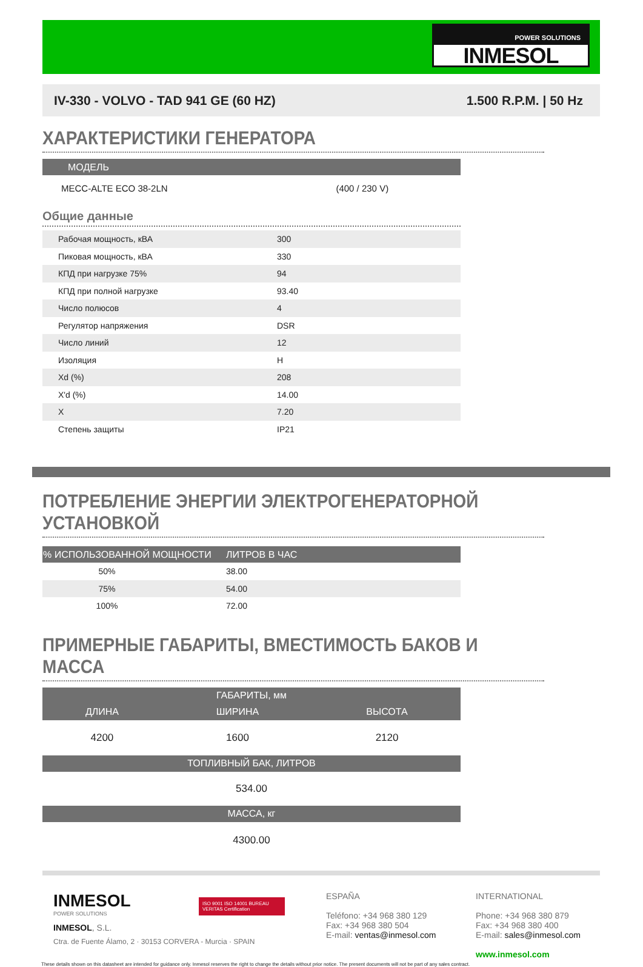POWER SOLUTIONS
INMESOL
IV-330 - VOLVO - TAD 941 GE (60 HZ) 1.500 R.P.M. | 50 Hz
ХАРАКТЕРИСТИКИ ГЕНЕРАТОРА
| МОДЕЛЬ | |
| --- | --- |
| MECC-ALTE ECO 38-2LN | (400 / 230 V) |
Общие данные
| Рабочая мощность, кВА | 300 |
| Пиковая мощность, кВА | 330 |
| КПД при нагрузке 75% | 94 |
| КПД при полной нагрузке | 93.40 |
| Число полюсов | 4 |
| Регулятор напряжения | DSR |
| Число линий | 12 |
| Изоляция | H |
| Xd (%) | 208 |
| X'd (%) | 14.00 |
| X | 7.20 |
| Степень защиты | IP21 |
ПОТРЕБЛЕНИЕ ЭНЕРГИИ ЭЛЕКТРОГЕНЕРАТОРНОЙ УСТАНОВКОЙ
| % ИСПОЛЬЗОВАННОЙ МОЩНОСТИ | ЛИТРОВ В ЧАС |
| --- | --- |
| 50% | 38.00 |
| 75% | 54.00 |
| 100% | 72.00 |
ПРИМЕРНЫЕ ГАБАРИТЫ, ВМЕСТИМОСТЬ БАКОВ И МАССА
| ГАБАРИТЫ, мм | | |
| --- | --- | --- |
| ДЛИНА | ШИРИНА | ВЫСОТА |
| 4200 | 1600 | 2120 |
| ТОПЛИВНЫЙ БАК, ЛИТРОВ | | |
| 534.00 | | |
| МАССА, кг | | |
| 4300.00 | | |
INMESOL
POWER SOLUTIONS
INMESOL, S.L.
Ctra. de Fuente Álamo, 2 · 30153 CORVERA - Murcia · SPAIN
ISO 9001 ISO 14001 BUREAU VERITAS Certification
ESPAÑA
Teléfono: +34 968 380 129
Fax: +34 968 380 504
E-mail: ventas@inmesol.com
INTERNATIONAL
Phone: +34 968 380 879
Fax: +34 968 380 400
E-mail: sales@inmesol.com
www.inmesol.com
These details shown on this datasheet are intended for guidance only. Inmesol reserves the right to change the details without prior notice. The present documents will not be part of any sales contract.